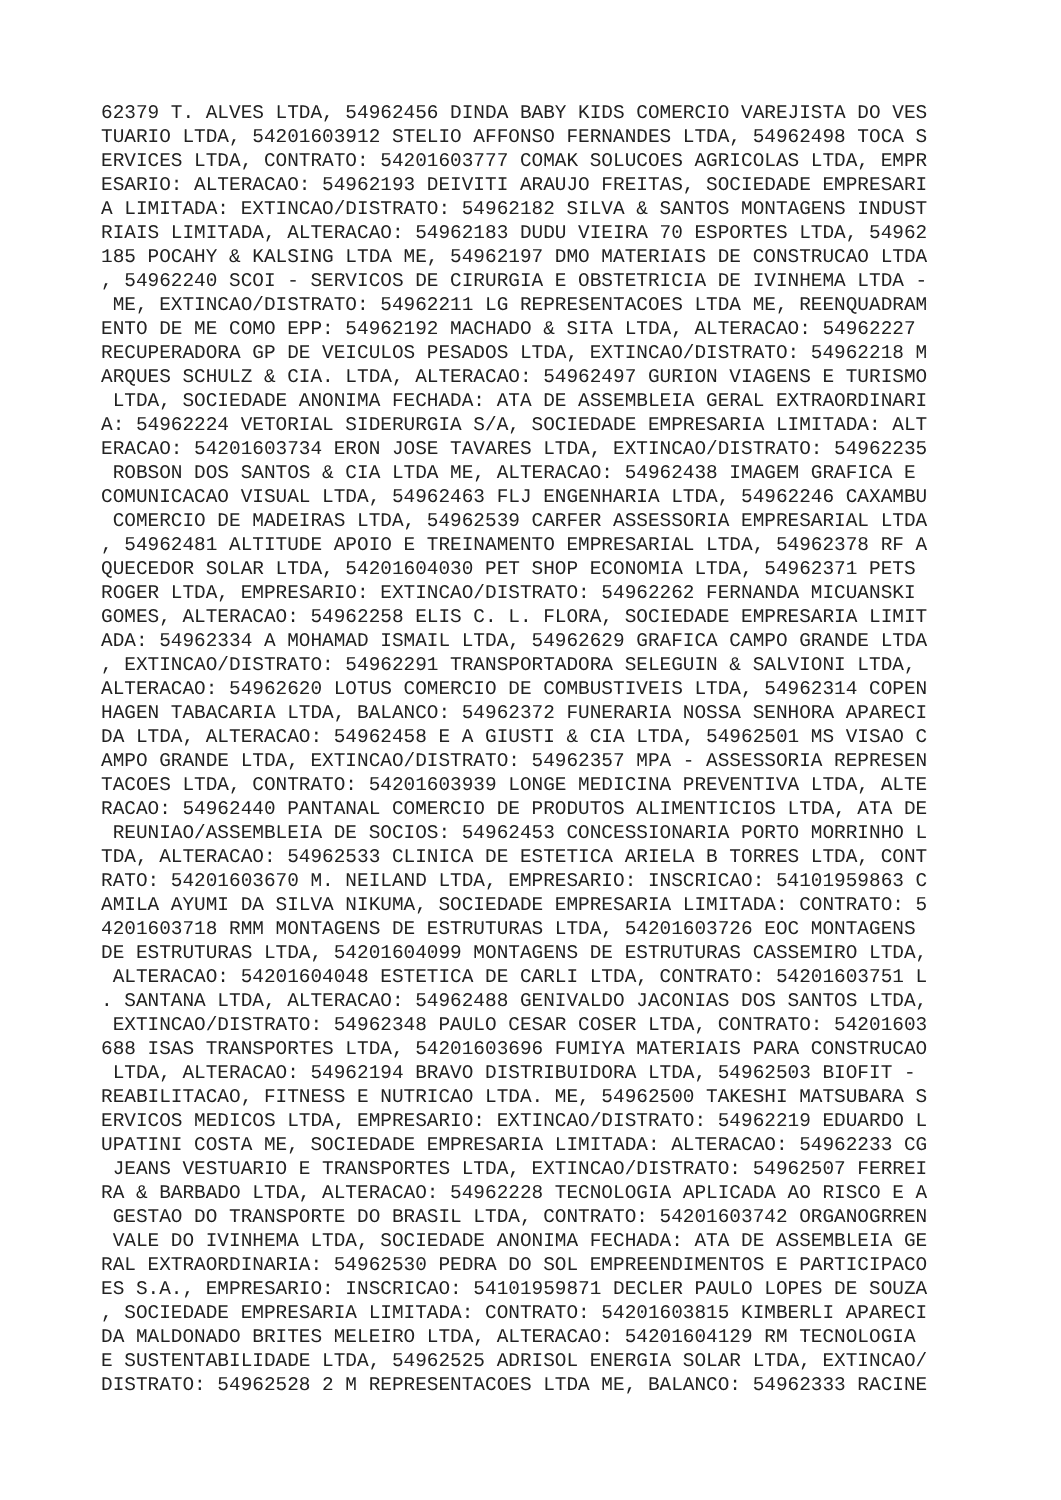62379 T. ALVES LTDA, 54962456 DINDA BABY KIDS COMERCIO VAREJISTA DO VES
TUARIO LTDA, 54201603912 STELIO AFFONSO FERNANDES LTDA, 54962498 TOCA S
ERVICES LTDA, CONTRATO: 54201603777 COMAK SOLUCOES AGRICOLAS LTDA, EMPR
ESARIO: ALTERACAO: 54962193 DEIVITI ARAUJO FREITAS, SOCIEDADE EMPRESARI
A LIMITADA: EXTINCAO/DISTRATO: 54962182 SILVA & SANTOS MONTAGENS INDUST
RIAIS LIMITADA, ALTERACAO: 54962183 DUDU VIEIRA 70 ESPORTES LTDA, 54962
185 POCAHY & KALSING LTDA ME, 54962197 DMO MATERIAIS DE CONSTRUCAO LTDA
, 54962240 SCOI - SERVICOS DE CIRURGIA E OBSTETRICIA DE IVINHEMA LTDA -
 ME, EXTINCAO/DISTRATO: 54962211 LG REPRESENTACOES LTDA ME, REENQUADRAM
ENTO DE ME COMO EPP: 54962192 MACHADO & SITA LTDA, ALTERACAO: 54962227
RECUPERADORA GP DE VEICULOS PESADOS LTDA, EXTINCAO/DISTRATO: 54962218 M
ARQUES SCHULZ & CIA. LTDA, ALTERACAO: 54962497 GURION VIAGENS E TURISMO
 LTDA, SOCIEDADE ANONIMA FECHADA: ATA DE ASSEMBLEIA GERAL EXTRAORDINARI
A: 54962224 VETORIAL SIDERURGIA S/A, SOCIEDADE EMPRESARIA LIMITADA: ALT
ERACAO: 54201603734 ERON JOSE TAVARES LTDA, EXTINCAO/DISTRATO: 54962235
 ROBSON DOS SANTOS & CIA LTDA ME, ALTERACAO: 54962438 IMAGEM GRAFICA E
COMUNICACAO VISUAL LTDA, 54962463 FLJ ENGENHARIA LTDA, 54962246 CAXAMBU
 COMERCIO DE MADEIRAS LTDA, 54962539 CARFER ASSESSORIA EMPRESARIAL LTDA
, 54962481 ALTITUDE APOIO E TREINAMENTO EMPRESARIAL LTDA, 54962378 RF A
QUECEDOR SOLAR LTDA, 54201604030 PET SHOP ECONOMIA LTDA, 54962371 PETS
ROGER LTDA, EMPRESARIO: EXTINCAO/DISTRATO: 54962262 FERNANDA MICUANSKI
GOMES, ALTERACAO: 54962258 ELIS C. L. FLORA, SOCIEDADE EMPRESARIA LIMIT
ADA: 54962334 A MOHAMAD ISMAIL LTDA, 54962629 GRAFICA CAMPO GRANDE LTDA
, EXTINCAO/DISTRATO: 54962291 TRANSPORTADORA SELEGUIN & SALVIONI LTDA,
ALTERACAO: 54962620 LOTUS COMERCIO DE COMBUSTIVEIS LTDA, 54962314 COPEN
HAGEN TABACARIA LTDA, BALANCO: 54962372 FUNERARIA NOSSA SENHORA APARECI
DA LTDA, ALTERACAO: 54962458 E A GIUSTI & CIA LTDA, 54962501 MS VISAO C
AMPO GRANDE LTDA, EXTINCAO/DISTRATO: 54962357 MPA - ASSESSORIA REPRESEN
TACOES LTDA, CONTRATO: 54201603939 LONGE MEDICINA PREVENTIVA LTDA, ALTE
RACAO: 54962440 PANTANAL COMERCIO DE PRODUTOS ALIMENTICIOS LTDA, ATA DE
 REUNIAO/ASSEMBLEIA DE SOCIOS: 54962453 CONCESSIONARIA PORTO MORRINHO L
TDA, ALTERACAO: 54962533 CLINICA DE ESTETICA ARIELA B TORRES LTDA, CONT
RATO: 54201603670 M. NEILAND LTDA, EMPRESARIO: INSCRICAO: 54101959863 C
AMILA AYUMI DA SILVA NIKUMA, SOCIEDADE EMPRESARIA LIMITADA: CONTRATO: 5
4201603718 RMM MONTAGENS DE ESTRUTURAS LTDA, 54201603726 EOC MONTAGENS
DE ESTRUTURAS LTDA, 54201604099 MONTAGENS DE ESTRUTURAS CASSEMIRO LTDA,
 ALTERACAO: 54201604048 ESTETICA DE CARLI LTDA, CONTRATO: 54201603751 L
. SANTANA LTDA, ALTERACAO: 54962488 GENIVALDO JACONIAS DOS SANTOS LTDA,
 EXTINCAO/DISTRATO: 54962348 PAULO CESAR COSER LTDA, CONTRATO: 54201603
688 ISAS TRANSPORTES LTDA, 54201603696 FUMIYA MATERIAIS PARA CONSTRUCAO
 LTDA, ALTERACAO: 54962194 BRAVO DISTRIBUIDORA LTDA, 54962503 BIOFIT -
REABILITACAO, FITNESS E NUTRICAO LTDA. ME, 54962500 TAKESHI MATSUBARA S
ERVICOS MEDICOS LTDA, EMPRESARIO: EXTINCAO/DISTRATO: 54962219 EDUARDO L
UPATINI COSTA ME, SOCIEDADE EMPRESARIA LIMITADA: ALTERACAO: 54962233 CG
 JEANS VESTUARIO E TRANSPORTES LTDA, EXTINCAO/DISTRATO: 54962507 FERREI
RA & BARBADO LTDA, ALTERACAO: 54962228 TECNOLOGIA APLICADA AO RISCO E A
 GESTAO DO TRANSPORTE DO BRASIL LTDA, CONTRATO: 54201603742 ORGANOGRREN
 VALE DO IVINHEMA LTDA, SOCIEDADE ANONIMA FECHADA: ATA DE ASSEMBLEIA GE
RAL EXTRAORDINARIA: 54962530 PEDRA DO SOL EMPREENDIMENTOS E PARTICIPACO
ES S.A., EMPRESARIO: INSCRICAO: 54101959871 DECLER PAULO LOPES DE SOUZA
, SOCIEDADE EMPRESARIA LIMITADA: CONTRATO: 54201603815 KIMBERLI APARECI
DA MALDONADO BRITES MELEIRO LTDA, ALTERACAO: 54201604129 RM TECNOLOGIA
E SUSTENTABILIDADE LTDA, 54962525 ADRISOL ENERGIA SOLAR LTDA, EXTINCAO/
DISTRATO: 54962528 2 M REPRESENTACOES LTDA ME, BALANCO: 54962333 RACINE